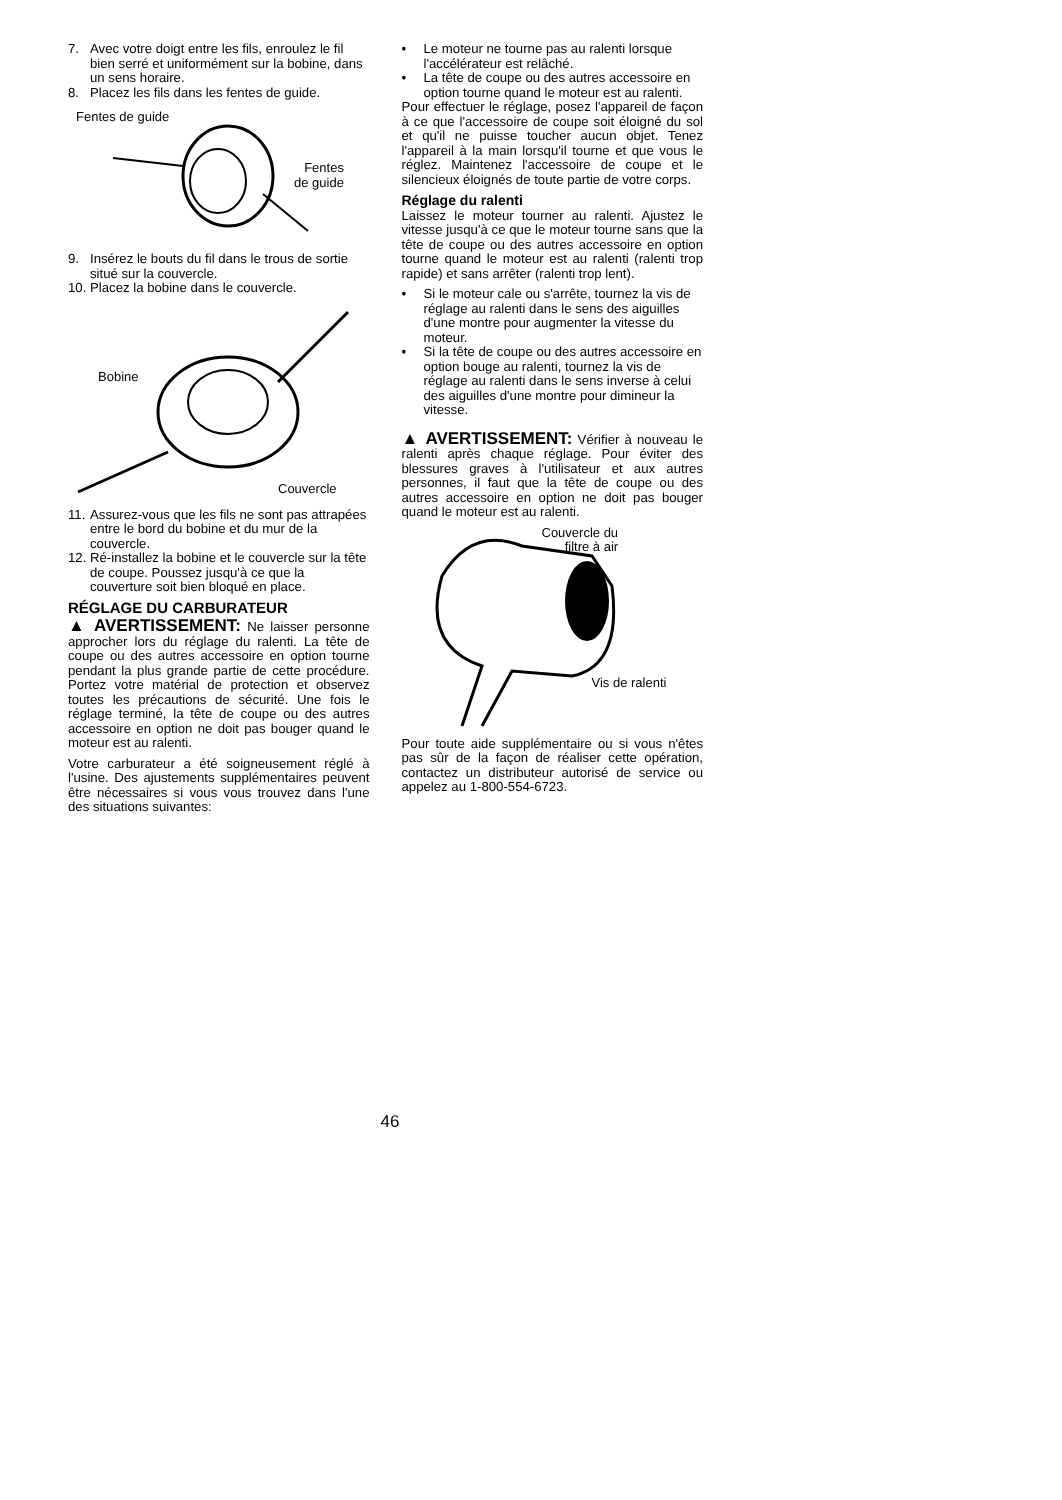7. Avec votre doigt entre les fils, enroulez le fil bien serré et uniformément sur la bobine, dans un sens horaire.
8. Placez les fils dans les fentes de guide.
Fentes de guide
Fentes
de guide
9. Insérez le bouts du fil dans le trous de sortie situé sur la couvercle.
10. Placez la bobine dans le couvercle.
Bobine
Couvercle
11. Assurez-vous que les fils ne sont pas attrapées entre le bord du bobine et du mur de la couvercle.
12. Ré-installez la bobine et le couvercle sur la tête de coupe. Poussez jusqu'à ce que la couverture soit bien bloqué en place.
RÉGLAGE DU CARBURATEUR
▲ AVERTISSEMENT: Ne laisser personne approcher lors du réglage du ralenti. La tête de coupe ou des autres accessoire en option tourne pendant la plus grande partie de cette procédure. Portez votre matérial de protection et observez toutes les précautions de sécurité. Une fois le réglage terminé, la tête de coupe ou des autres accessoire en option ne doit pas bouger quand le moteur est au ralenti.
Votre carburateur a été soigneusement réglé à l'usine. Des ajustements supplémentaires peuvent être nécessaires si vous vous trouvez dans l'une des situations suivantes:
• Le moteur ne tourne pas au ralenti lorsque l'accélérateur est relâché.
• La tête de coupe ou des autres accessoire en option tourne quand le moteur est au ralenti.
Pour effectuer le réglage, posez l'appareil de façon à ce que l'accessoire de coupe soit éloigné du sol et qu'il ne puisse toucher aucun objet. Tenez l'appareil à la main lorsqu'il tourne et que vous le réglez. Maintenez l'accessoire de coupe et le silencieux éloignés de toute partie de votre corps.
Réglage du ralenti
Laissez le moteur tourner au ralenti. Ajustez le vitesse jusqu'à ce que le moteur tourne sans que la tête de coupe ou des autres accessoire en option tourne quand le moteur est au ralenti (ralenti trop rapide) et sans arrêter (ralenti trop lent).
• Si le moteur cale ou s'arrête, tournez la vis de réglage au ralenti dans le sens des aiguilles d'une montre pour augmenter la vitesse du moteur.
• Si la tête de coupe ou des autres accessoire en option bouge au ralenti, tournez la vis de réglage au ralenti dans le sens inverse à celui des aiguilles d'une montre pour dimineur la vitesse.
▲ AVERTISSEMENT: Vérifier à nouveau le ralenti après chaque réglage. Pour éviter des blessures graves à l'utilisateur et aux autres personnes, il faut que la tête de coupe ou des autres accessoire en option ne doit pas bouger quand le moteur est au ralenti.
Couvercle du
filtre à air
Vis de ralenti
Pour toute aide supplémentaire ou si vous n'êtes pas sûr de la façon de réaliser cette opération, contactez un distributeur autorisé de service ou appelez au 1-800-554-6723.
46